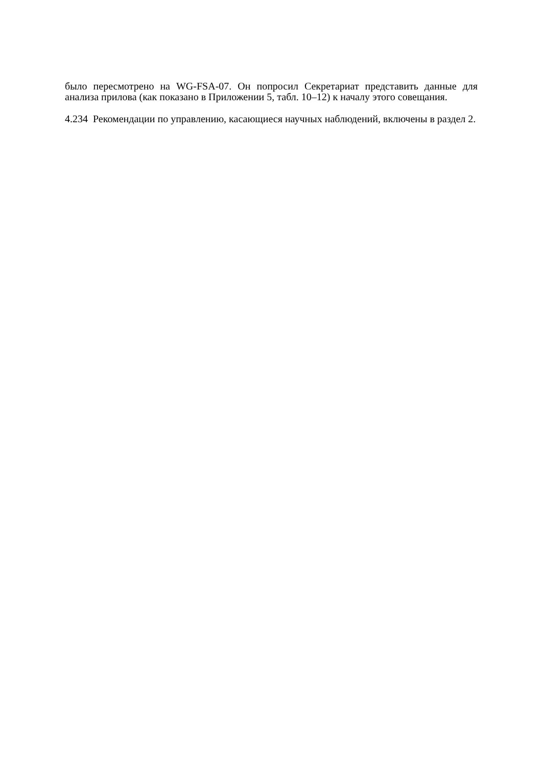было пересмотрено на WG-FSA-07. Он попросил Секретариат представить данные для анализа прилова (как показано в Приложении 5, табл. 10–12) к началу этого совещания.
4.234 Рекомендации по управлению, касающиеся научных наблюдений, включены в раздел 2.